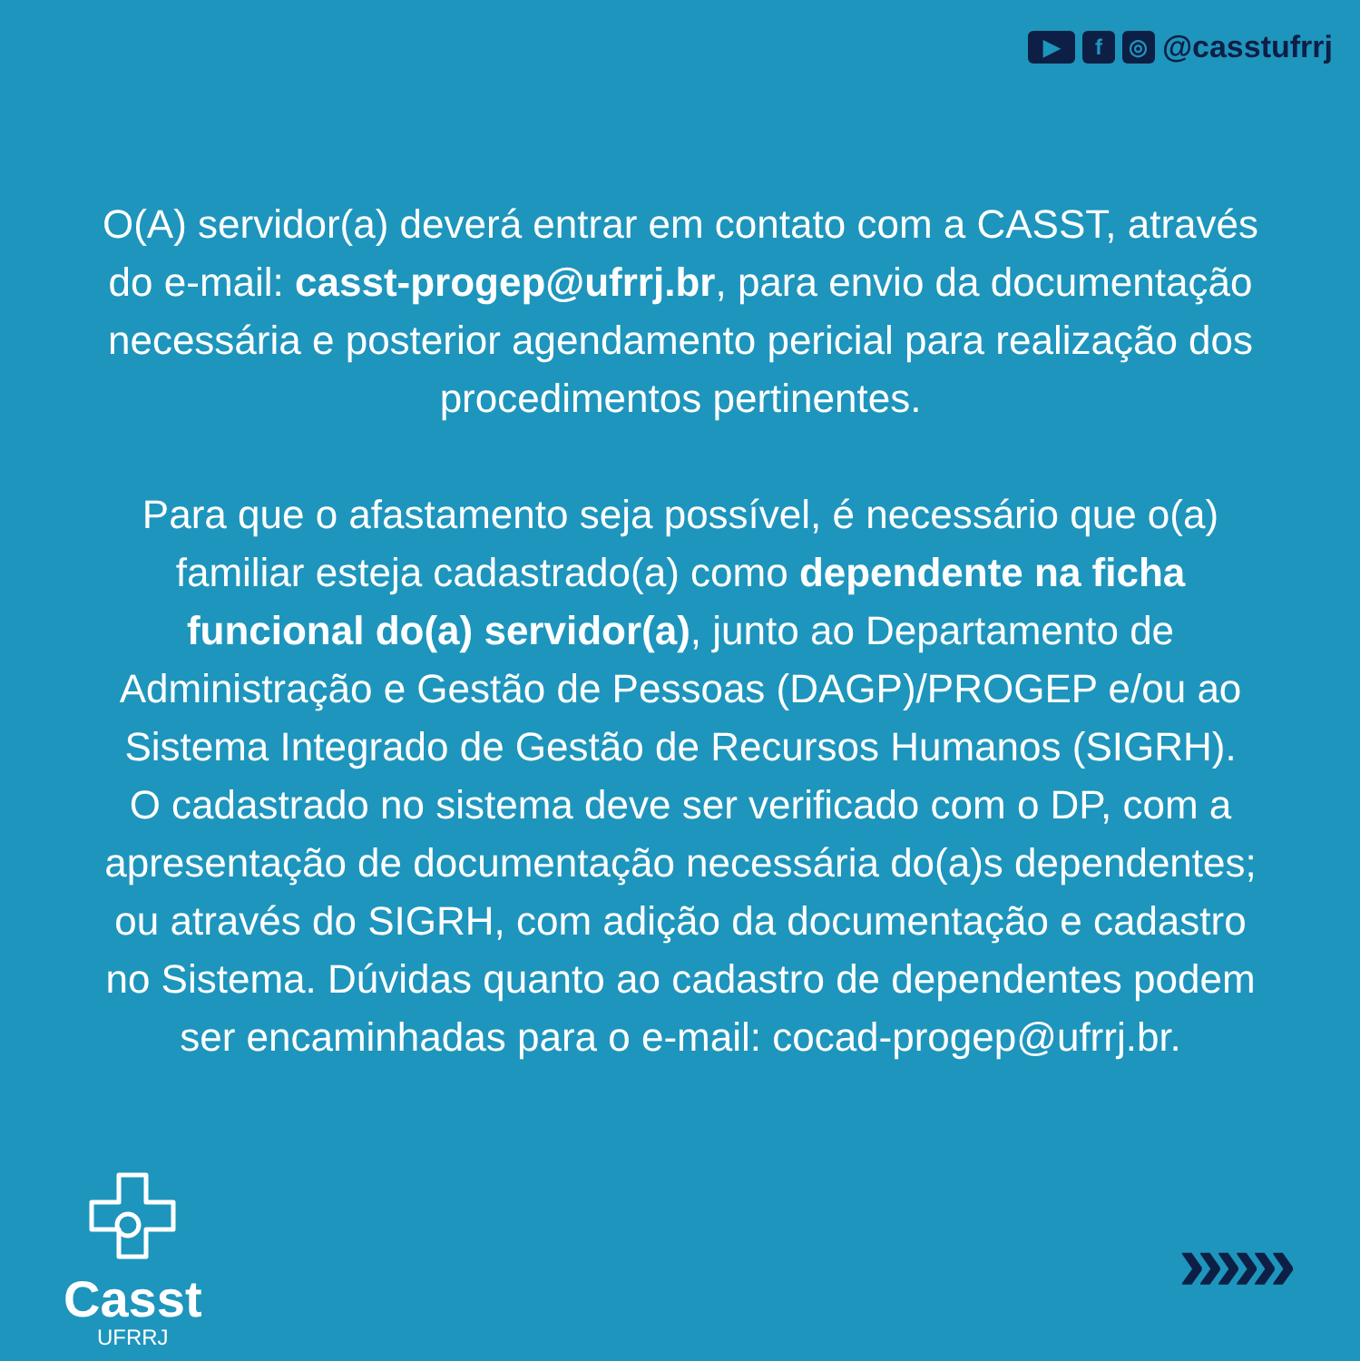▶ f ◎ @casstufrrj
O(A) servidor(a) deverá entrar em contato com a CASST, através do e-mail: casst-progep@ufrrj.br, para envio da documentação necessária e posterior agendamento pericial para realização dos procedimentos pertinentes.
Para que o afastamento seja possível, é necessário que o(a) familiar esteja cadastrado(a) como dependente na ficha funcional do(a) servidor(a), junto ao Departamento de Administração e Gestão de Pessoas (DAGP)/PROGEP e/ou ao Sistema Integrado de Gestão de Recursos Humanos (SIGRH).
O cadastrado no sistema deve ser verificado com o DP, com a apresentação de documentação necessária do(a)s dependentes; ou através do SIGRH, com adição da documentação e cadastro no Sistema. Dúvidas quanto ao cadastro de dependentes podem ser encaminhadas para o e-mail: cocad-progep@ufrrj.br.
Casst
UFRRJ
»»»